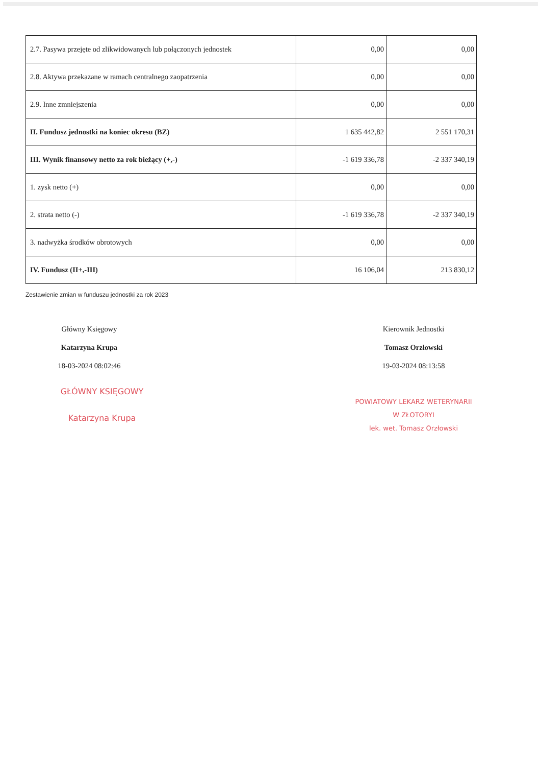| 2.7. Pasywa przejęte od zlikwidowanych lub połączonych jednostek | 0,00 | 0,00 |
| 2.8. Aktywa przekazane w ramach centralnego zaopatrzenia | 0,00 | 0,00 |
| 2.9. Inne zmniejszenia | 0,00 | 0,00 |
| II. Fundusz jednostki na koniec okresu (BZ) | 1 635 442,82 | 2 551 170,31 |
| III. Wynik finansowy netto za rok bieżący (+,-) | -1 619 336,78 | -2 337 340,19 |
| 1. zysk netto (+) | 0,00 | 0,00 |
| 2. strata netto (-) | -1 619 336,78 | -2 337 340,19 |
| 3. nadwyżka środków obrotowych | 0,00 | 0,00 |
| IV. Fundusz (II+,-III) | 16 106,04 | 213 830,12 |
Zestawienie zmian w funduszu jednostki za rok 2023
Główny Księgowy
Katarzyna Krupa
18-03-2024 08:02:46
GŁÓWNY KSIĘGOWY
Katarzyna Krupa
Kierownik Jednostki
Tomasz Orzłowski
19-03-2024 08:13:58
POWIATOWY LEKARZ WETERYNARII
W ZŁOTORYI
lek. wet. Tomasz Orzłowski